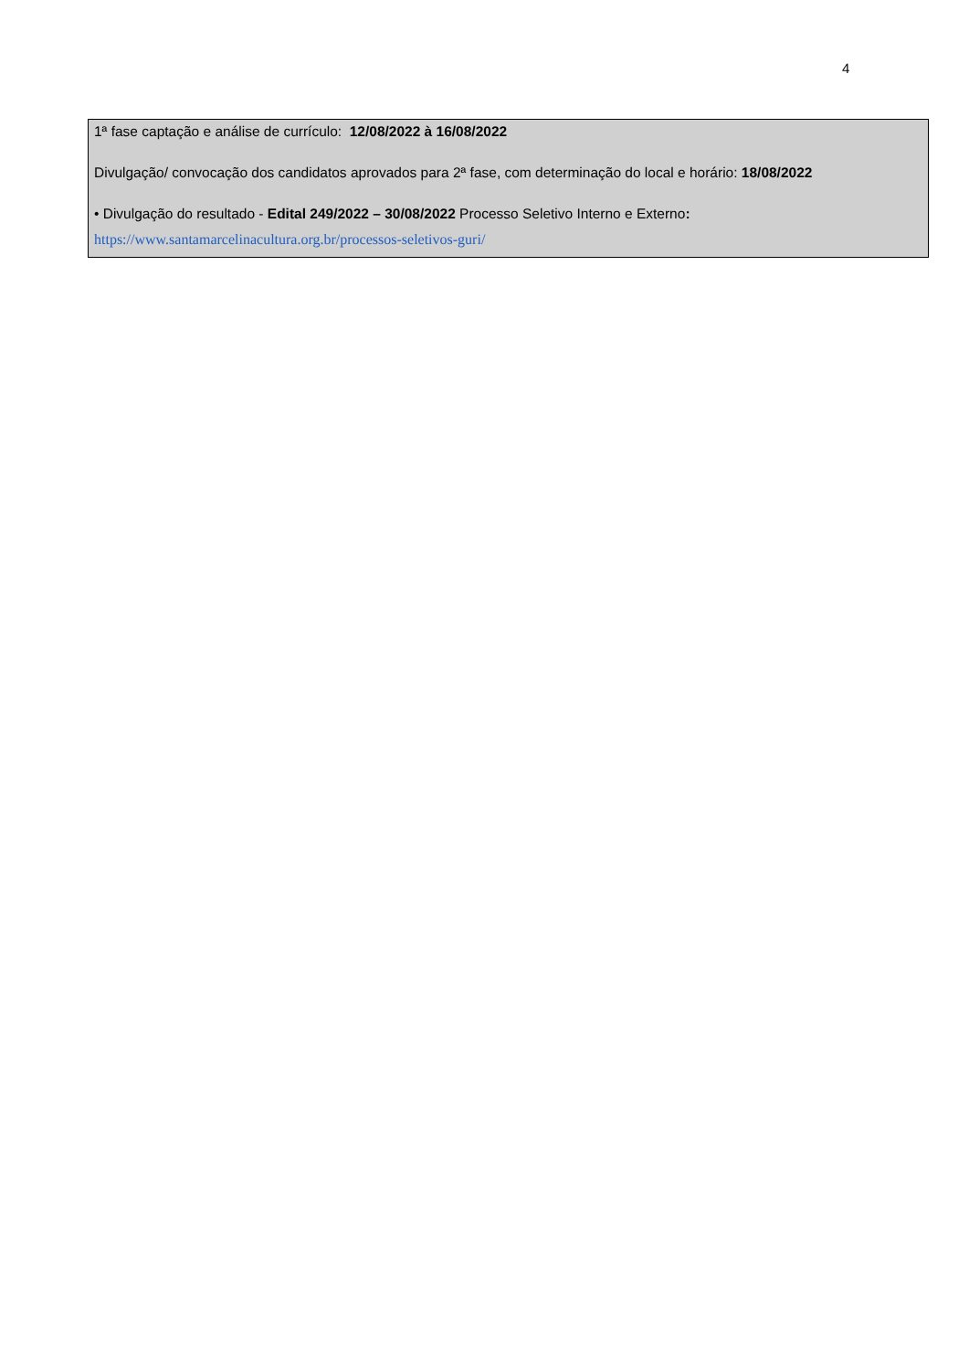4
1ª fase captação e análise de currículo: 12/08/2022 à 16/08/2022
Divulgação/ convocação dos candidatos aprovados para 2ª fase, com determinação do local e horário: 18/08/2022
• Divulgação do resultado - Edital 249/2022 – 30/08/2022 Processo Seletivo Interno e Externo:
https://www.santamarcelinacultura.org.br/processos-seletivos-guri/